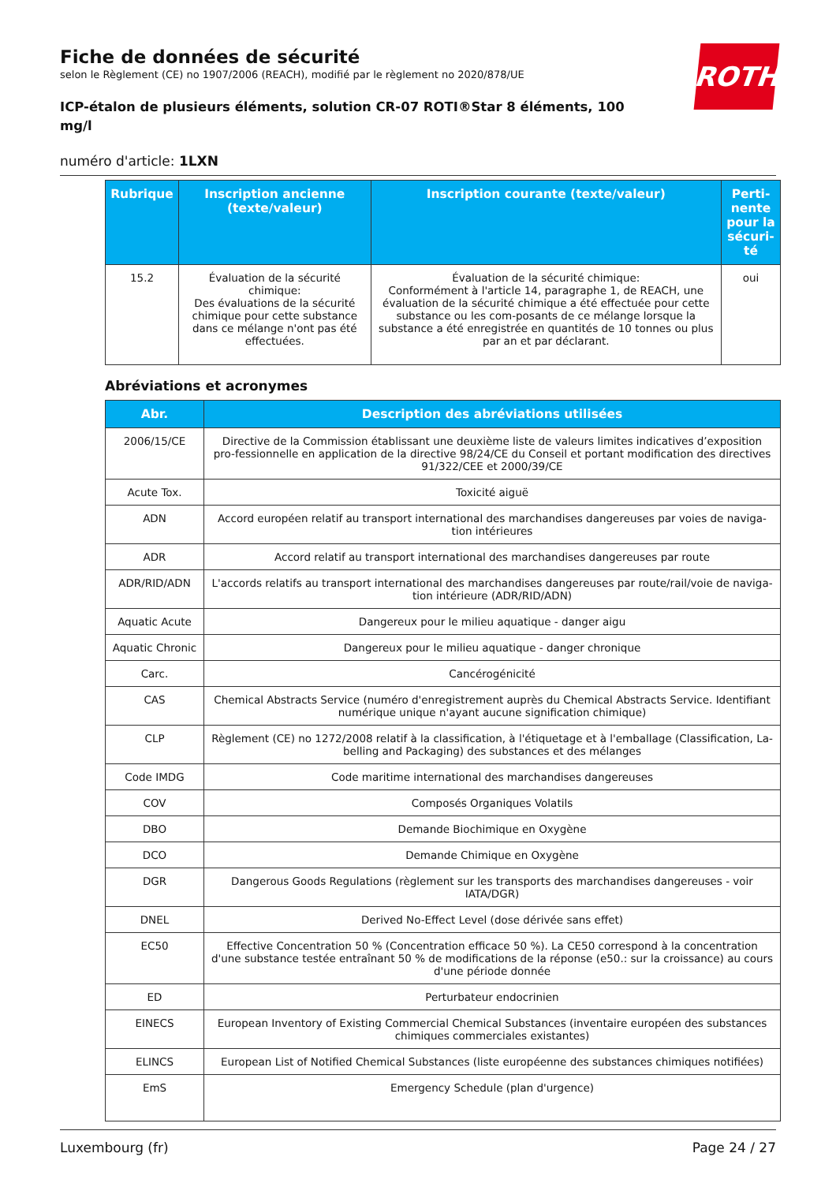Fiche de données de sécurité
selon le Règlement (CE) no 1907/2006 (REACH), modifié par le règlement no 2020/878/UE
ICP-étalon de plusieurs éléments, solution CR-07 ROTI®Star 8 éléments, 100
mg/l
ROTH
numéro d'article: 1LXN
| Rubrique | Inscription ancienne (texte/valeur) | Inscription courante (texte/valeur) | Perti-nente pour la sécuri-té |
| --- | --- | --- | --- |
| 15.2 | Évaluation de la sécurité chimique: Des évaluations de la sécurité chimique pour cette substance dans ce mélange n'ont pas été effectuées. | Évaluation de la sécurité chimique: Conformément à l'article 14, paragraphe 1, de REACH, une évaluation de la sécurité chimique a été effectuée pour cette substance ou les com-posants de ce mélange lorsque la substance a été enregistrée en quantités de 10 tonnes ou plus par an et par déclarant. | oui |
Abréviations et acronymes
| Abr. | Description des abréviations utilisées |
| --- | --- |
| 2006/15/CE | Directive de la Commission établissant une deuxième liste de valeurs limites indicatives d’exposition pro-fessionnelle en application de la directive 98/24/CE du Conseil et portant modification des directives 91/322/CEE et 2000/39/CE |
| Acute Tox. | Toxicité aiguë |
| ADN | Accord européen relatif au transport international des marchandises dangereuses par voies de naviga-tion intérieures |
| ADR | Accord relatif au transport international des marchandises dangereuses par route |
| ADR/RID/ADN | L'accords relatifs au transport international des marchandises dangereuses par route/rail/voie de naviga-tion intérieure (ADR/RID/ADN) |
| Aquatic Acute | Dangereux pour le milieu aquatique - danger aigu |
| Aquatic Chronic | Dangereux pour le milieu aquatique - danger chronique |
| Carc. | Cancérogénicité |
| CAS | Chemical Abstracts Service (numéro d'enregistrement auprès du Chemical Abstracts Service. Identifiant numérique unique n'ayant aucune signification chimique) |
| CLP | Règlement (CE) no 1272/2008 relatif à la classification, à l'étiquetage et à l'emballage (Classification, La-belling and Packaging) des substances et des mélanges |
| Code IMDG | Code maritime international des marchandises dangereuses |
| COV | Composés Organiques Volatils |
| DBO | Demande Biochimique en Oxygène |
| DCO | Demande Chimique en Oxygène |
| DGR | Dangerous Goods Regulations (règlement sur les transports des marchandises dangereuses - voir IATA/DGR) |
| DNEL | Derived No-Effect Level (dose dérivée sans effet) |
| EC50 | Effective Concentration 50 % (Concentration efficace 50 %). La CE50 correspond à la concentration d'une substance testée entraînant 50 % de modifications de la réponse (e50.: sur la croissance) au cours d'une période donnée |
| ED | Perturbateur endocrinien |
| EINECS | European Inventory of Existing Commercial Chemical Substances (inventaire européen des substances chimiques commerciales existantes) |
| ELINCS | European List of Notified Chemical Substances (liste européenne des substances chimiques notifiées) |
| EmS | Emergency Schedule (plan d'urgence) |
Luxembourg (fr) Page 24 / 27